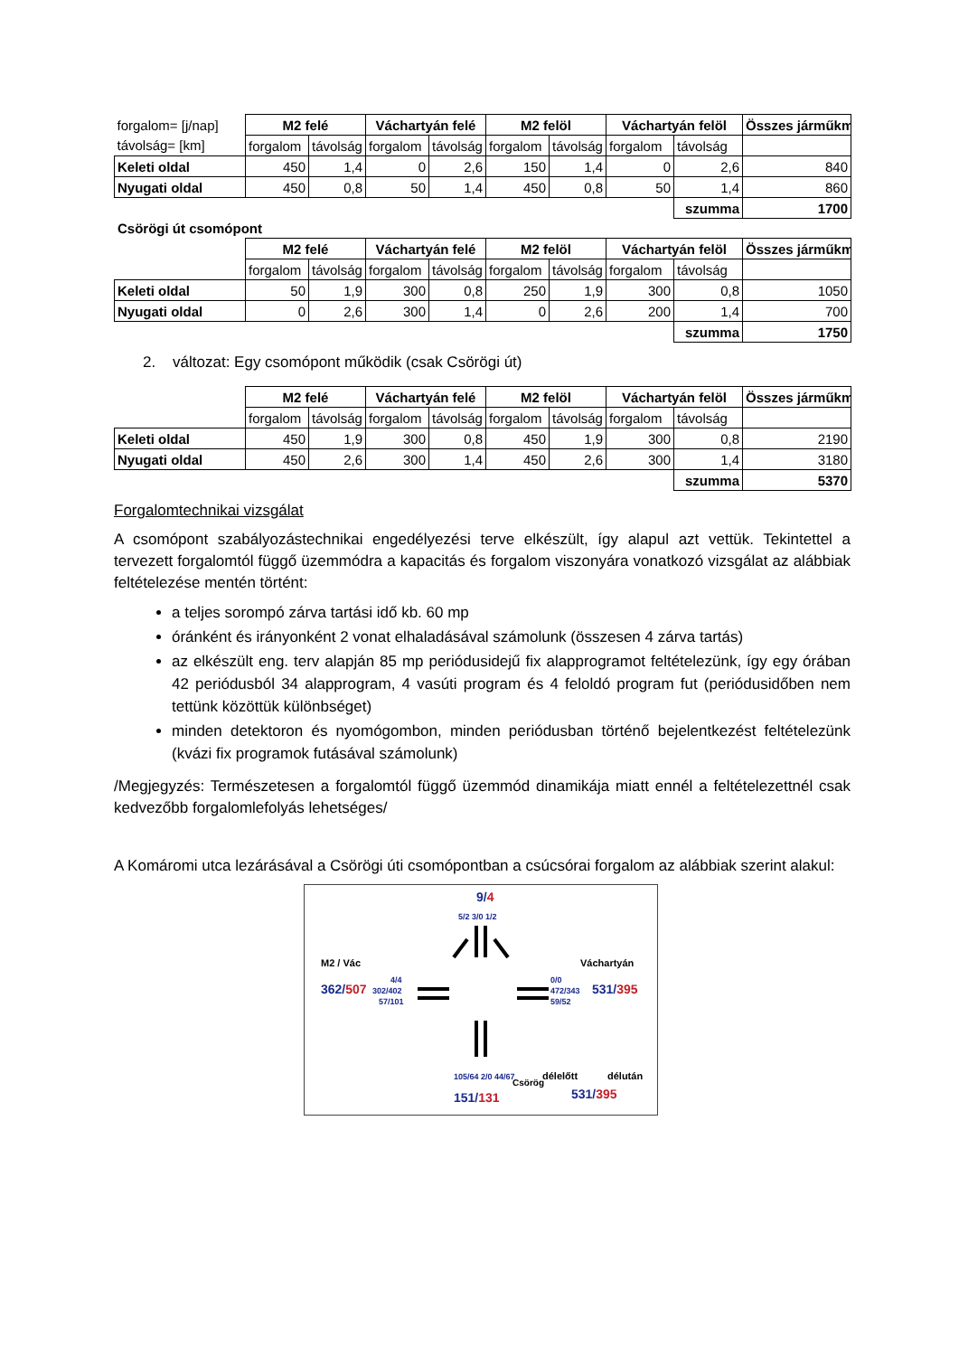| forgalom= [j/nap] | M2 felé | | Váchartyán felé | | M2 felöl | | Váchartyán felöl | | Összes járműkm |
| távolság= [km] | forgalom | távolság | forgalom | távolság | forgalom | távolság | forgalom | távolság | |
| Keleti oldal | 450 | 1,4 | 0 | 2,6 | 150 | 1,4 | 0 | 2,6 | 840 |
| Nyugati oldal | 450 | 0,8 | 50 | 1,4 | 450 | 0,8 | 50 | 1,4 | 860 |
| | | | | | | | | szumma | 1700 |
Csörögi út csomópont
| | M2 felé | | Váchartyán felé | | M2 felöl | | Váchartyán felöl | | Összes járműkm |
| | forgalom | távolság | forgalom | távolság | forgalom | távolság | forgalom | távolság | |
| Keleti oldal | 50 | 1,9 | 300 | 0,8 | 250 | 1,9 | 300 | 0,8 | 1050 |
| Nyugati oldal | 0 | 2,6 | 300 | 1,4 | 0 | 2,6 | 200 | 1,4 | 700 |
| | | | | | | | | szumma | 1750 |
2. változat: Egy csomópont működik (csak Csörögi út)
| | M2 felé | | Váchartyán felé | | M2 felöl | | Váchartyán felöl | | Összes járműkm |
| | forgalom | távolság | forgalom | távolság | forgalom | távolság | forgalom | távolság | |
| Keleti oldal | 450 | 1,9 | 300 | 0,8 | 450 | 1,9 | 300 | 0,8 | 2190 |
| Nyugati oldal | 450 | 2,6 | 300 | 1,4 | 450 | 2,6 | 300 | 1,4 | 3180 |
| | | | | | | | | szumma | 5370 |
Forgalomtechnikai vizsgálat
A csomópont szabályozástechnikai engedélyezési terve elkészült, így alapul azt vettük. Tekintettel a tervezett forgalomtól függő üzemmódra a kapacitás és forgalom viszonyára vonatkozó vizsgálat az alábbiak feltételezése mentén történt:
a teljes sorompó zárva tartási idő kb. 60 mp
óránként és irányonként 2 vonat elhaladásával számolunk (összesen 4 zárva tartás)
az elkészült eng. terv alapján 85 mp periódusidejű fix alapprogramot feltételezünk, így egy órában 42 periódusból 34 alapprogram, 4 vasúti program és 4 feloldó program fut (periódusidőben nem tettünk közöttük különbséget)
minden detektoron és nyomógombon, minden periódusban történő bejelentkezést feltételezünk (kvázi fix programok futásával számolunk)
/Megjegyzés: Természetesen a forgalomtól függő üzemmód dinamikája miatt ennél a feltételezettnél csak kedvezőbb forgalomlefolyás lehetséges/
A Komáromi utca lezárásával a Csörögi úti csomópontban a csúcsórai forgalom az alábbiak szerint alakul:
9/4
5/2 3/0 1/2
M2 / Vác
Váchartyán
362/507
4/4
302/402
57/101
0/0
472/343
59/52
531/395
105/64 2/0 44/67
Csörög
délelőtt
délután
151/131
531/395